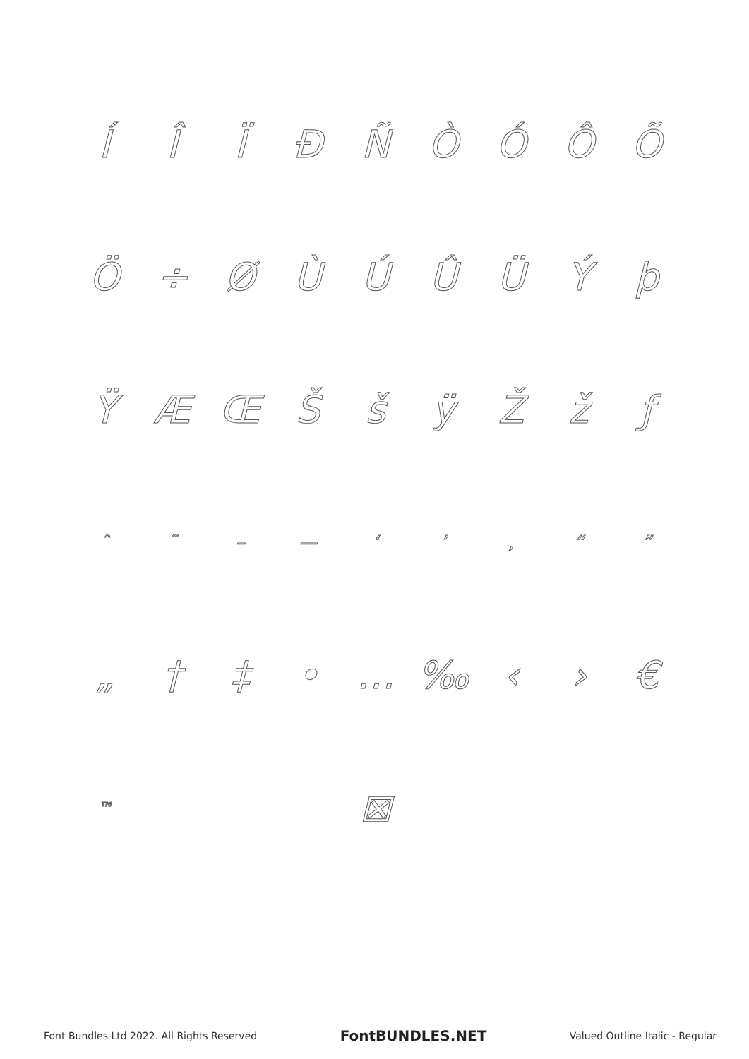Í Î Ï Ð Ñ Ò Ó Ô Õ
Ö ÷ Ø Ù Ú Û Ü Ý þ
Ÿ Æ Œ Š š ÿ Ž ž ƒ
ˆ ˜ – — ‘ ’ ‚ “ ”
„ † ‡ • … ‰ ‹ › €
™ ⊠
Font Bundles Ltd 2022. All Rights Reserved FontBUNDLES.NET Valued Outline Italic - Regular